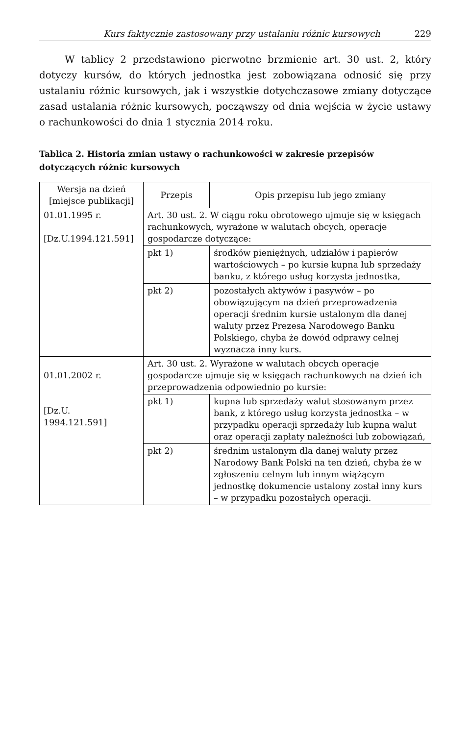Kurs faktycznie zastosowany przy ustalaniu różnic kursowych 229
W tablicy 2 przedstawiono pierwotne brzmienie art. 30 ust. 2, który dotyczy kursów, do których jednostka jest zobowiązana odnosić się przy ustalaniu różnic kursowych, jak i wszystkie dotychczasowe zmiany dotyczące zasad ustalania różnic kursowych, począwszy od dnia wejścia w życie ustawy o rachunkowości do dnia 1 stycznia 2014 roku.
Tablica 2. Historia zmian ustawy o rachunkowości w zakresie przepisów dotyczących różnic kursowych
| Wersja na dzień [miejsce publikacji] | Przepis | Opis przepisu lub jego zmiany |
| --- | --- | --- |
| 01.01.1995 r. [Dz.U.1994.121.591] | Art. 30 ust. 2. W ciągu roku obrotowego ujmuje się w księgach rachunkowych, wyrażone w walutach obcych, operacje gospodarcze dotyczące: | |
| | pkt 1) | środków pieniężnych, udziałów i papierów wartościowych – po kursie kupna lub sprzedaży banku, z którego usług korzysta jednostka, |
| | pkt 2) | pozostałych aktywów i pasywów – po obowiązującym na dzień przeprowadzenia operacji średnim kursie ustalonym dla danej waluty przez Prezesa Narodowego Banku Polskiego, chyba że dowód odprawy celnej wyznacza inny kurs. |
| 01.01.2002 r. [Dz.U. 1994.121.591] | Art. 30 ust. 2. Wyrażone w walutach obcych operacje gospodarcze ujmuje się w księgach rachunkowych na dzień ich przeprowadzenia odpowiednio po kursie: | |
| | pkt 1) | kupna lub sprzedaży walut stosowanym przez bank, z którego usług korzysta jednostka – w przypadku operacji sprzedaży lub kupna walut oraz operacji zapłaty należności lub zobowiązań, |
| | pkt 2) | średnim ustalonym dla danej waluty przez Narodowy Bank Polski na ten dzień, chyba że w zgłoszeniu celnym lub innym wiążącym jednostkę dokumencie ustalony został inny kurs – w przypadku pozostałych operacji. |